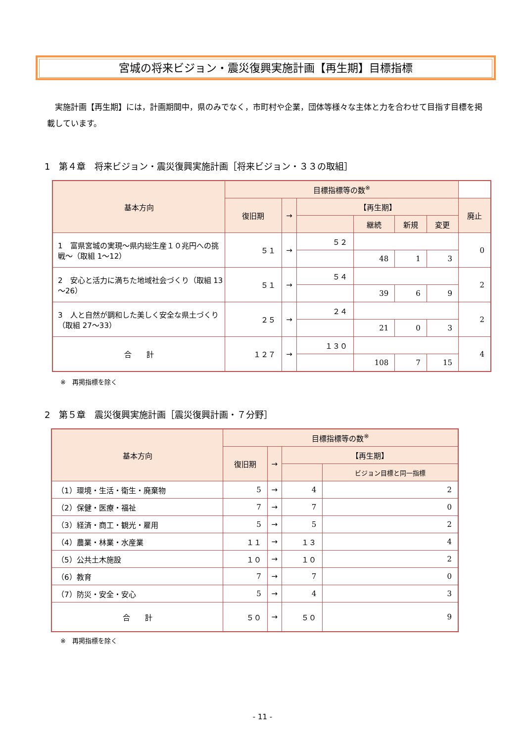宮城の将来ビジョン・震災復興実施計画【再生期】目標指標
実施計画【再生期】には，計画期間中，県のみでなく，市町村や企業，団体等様々な主体と力を合わせて目指す目標を掲載しています。
1　第４章　将来ビジョン・震災復興実施計画［将来ビジョン・３３の取組］
| 基本方向 | 目標指標等の数<sup>※</sup> | | | | | | |
| --- | --- | --- | --- | --- | --- | --- | --- |
| | 復旧期 | → | 【再生期】 | | | | 廃止 |
| | | | | 継続 | 新規 | 変更 | |
| 1 富県宮城の実現～県内総生産１０兆円への挑戦～（取組 1～12） | ５１ | → | ５２ | | | | 0 |
| | | | | 48 | 1 | 3 | |
| 2 安心と活力に満ちた地域社会づくり（取組 13～26） | ５１ | → | ５４ | | | | 2 |
| | | | | 39 | 6 | 9 | |
| 3 人と自然が調和した美しく安全な県土づくり（取組 27～33） | ２５ | → | ２４ | | | | 2 |
| | | | | 21 | 0 | 3 | |
| 合 計 | １２７ | → | １３０ | | | | 4 |
| | | | | 108 | 7 | 15 | |
※　再掲指標を除く
2　第５章　震災復興実施計画［震災復興計画・７分野］
| 基本方向 | 目標指標等の数<sup>※</sup> | | | |
| --- | --- | --- | --- | --- |
| | 復旧期 | → | 【再生期】 | |
| | | | | ビジョン目標と同一指標 |
| （1）環境・生活・衛生・廃棄物 | 5 | → | 4 | 2 |
| （2）保健・医療・福祉 | 7 | → | 7 | 0 |
| （3）経済・商工・観光・雇用 | 5 | → | 5 | 2 |
| （4）農業・林業・水産業 | １１ | → | １３ | 4 |
| （5）公共土木施設 | １０ | → | １０ | 2 |
| （6）教育 | 7 | → | 7 | 0 |
| （7）防災・安全・安心 | 5 | → | 4 | 3 |
| 合 計 | ５０ | → | ５０ | 9 |
※　再掲指標を除く
- 11 -